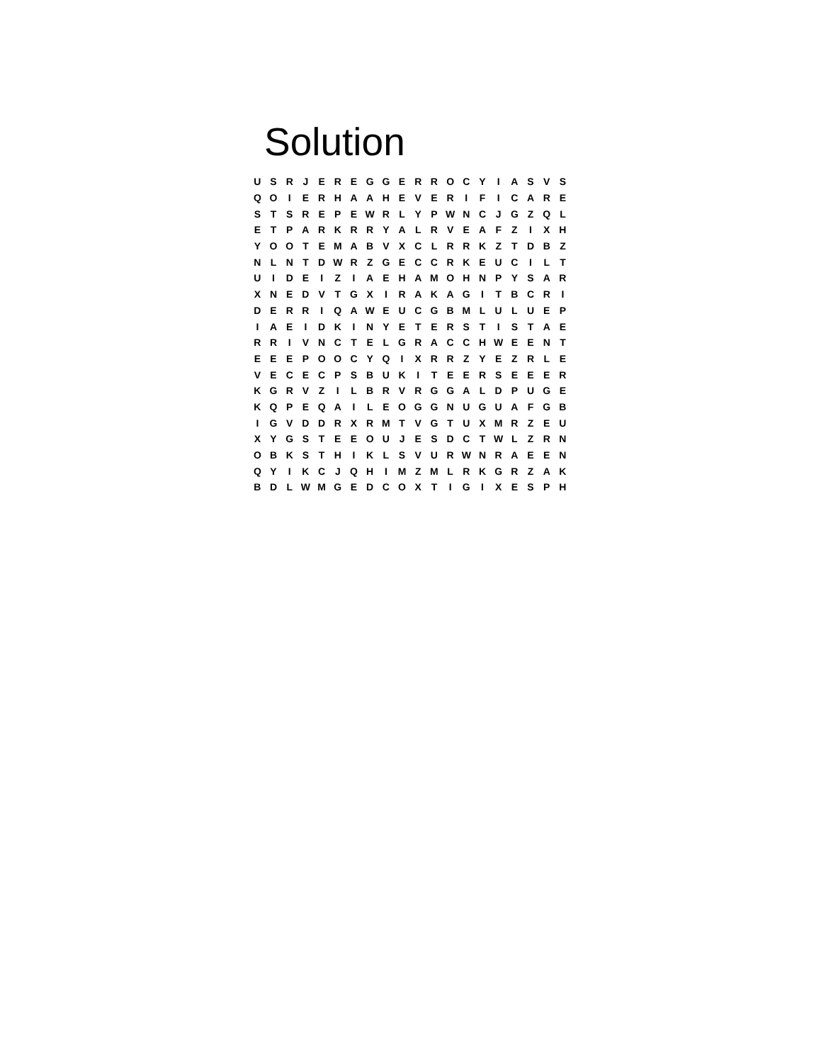Solution
| U | S | R | J | E | R | E | G | G | E | R | R | O | C | Y | I | A | S | V | S |
| Q | O | I | E | R | H | A | A | H | E | V | E | R | I | F | I | C | A | R | E |
| S | T | S | R | E | P | E | W | R | L | Y | P | W | N | C | J | G | Z | Q | L |
| E | T | P | A | R | K | R | R | Y | A | L | R | V | E | A | F | Z | I | X | H |
| Y | O | O | T | E | M | A | B | V | X | C | L | R | R | K | Z | T | D | B | Z |
| N | L | N | T | D | W | R | Z | G | E | C | C | R | K | E | U | C | I | L | T |
| U | I | D | E | I | Z | I | A | E | H | A | M | O | H | N | P | Y | S | A | R |
| X | N | E | D | V | T | G | X | I | R | A | K | A | G | I | T | B | C | R | I |
| D | E | R | R | I | Q | A | W | E | U | C | G | B | M | L | U | L | U | E | P |
| I | A | E | I | D | K | I | N | Y | E | T | E | R | S | T | I | S | T | A | E |
| R | R | I | V | N | C | T | E | L | G | R | A | C | C | H | W | E | E | N | T |
| E | E | E | P | O | O | C | Y | Q | I | X | R | R | Z | Y | E | Z | R | L | E |
| V | E | C | E | C | P | S | B | U | K | I | T | E | E | R | S | E | E | E | R |
| K | G | R | V | Z | I | L | B | R | V | R | G | G | A | L | D | P | U | G | E |
| K | Q | P | E | Q | A | I | L | E | O | G | G | N | U | G | U | A | F | G | B |
| I | G | V | D | D | R | X | R | M | T | V | G | T | U | X | M | R | Z | E | U |
| X | Y | G | S | T | E | E | O | U | J | E | S | D | C | T | W | L | Z | R | N |
| O | B | K | S | T | H | I | K | L | S | V | U | R | W | N | R | A | E | E | N |
| Q | Y | I | K | C | J | Q | H | I | M | Z | M | L | R | K | G | R | Z | A | K |
| B | D | L | W | M | G | E | D | C | O | X | T | I | G | I | X | E | S | P | H |